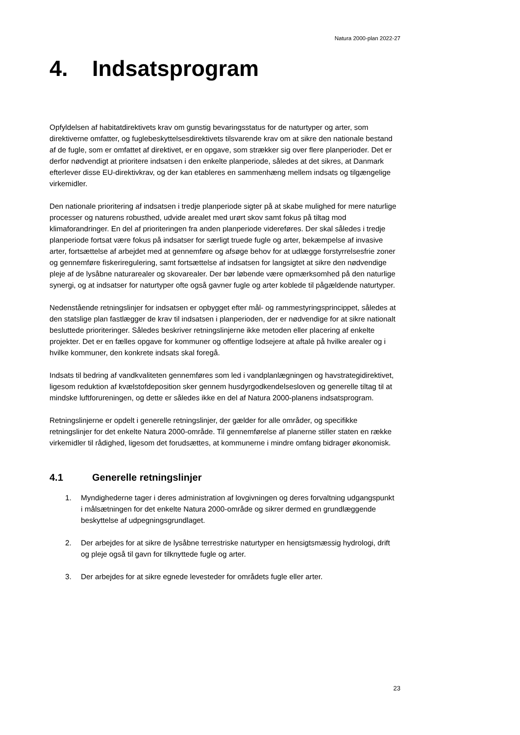Natura 2000-plan 2022-27
4. Indsatsprogram
Opfyldelsen af habitatdirektivets krav om gunstig bevaringsstatus for de naturtyper og arter, som direktiverne omfatter, og fuglebeskyttelsesdirektivets tilsvarende krav om at sikre den nationale bestand af de fugle, som er omfattet af direktivet, er en opgave, som strækker sig over flere planperioder. Det er derfor nødvendigt at prioritere indsatsen i den enkelte planperiode, således at det sikres, at Danmark efterlever disse EU-direktivkrav, og der kan etableres en sammenhæng mellem indsats og tilgængelige virkemidler.
Den nationale prioritering af indsatsen i tredje planperiode sigter på at skabe mulighed for mere naturlige processer og naturens robusthed, udvide arealet med urørt skov samt fokus på tiltag mod klimaforandringer. En del af prioriteringen fra anden planperiode videreføres. Der skal således i tredje planperiode fortsat være fokus på indsatser for særligt truede fugle og arter, bekæmpelse af invasive arter, fortsættelse af arbejdet med at gennemføre og afsøge behov for at udlægge forstyrrelsesfrie zoner og gennemføre fiskeriregulering, samt fortsættelse af indsatsen for langsigtet at sikre den nødvendige pleje af de lysåbne naturarealer og skovarealer. Der bør løbende være opmærksomhed på den naturlige synergi, og at indsatser for naturtyper ofte også gavner fugle og arter koblede til pågældende naturtyper.
Nedenstående retningslinjer for indsatsen er opbygget efter mål- og rammestyringsprincippet, således at den statslige plan fastlægger de krav til indsatsen i planperioden, der er nødvendige for at sikre nationalt besluttede prioriteringer. Således beskriver retningslinjerne ikke metoden eller placering af enkelte projekter. Det er en fælles opgave for kommuner og offentlige lodsejere at aftale på hvilke arealer og i hvilke kommuner, den konkrete indsats skal foregå.
Indsats til bedring af vandkvaliteten gennemføres som led i vandplanlægningen og havstrategidirektivet, ligesom reduktion af kvælstofdeposition sker gennem husdyrgodkendelsesloven og generelle tiltag til at mindske luftforureningen, og dette er således ikke en del af Natura 2000-planens indsatsprogram.
Retningslinjerne er opdelt i generelle retningslinjer, der gælder for alle områder, og specifikke retningslinjer for det enkelte Natura 2000-område. Til gennemførelse af planerne stiller staten en række virkemidler til rådighed, ligesom det forudsættes, at kommunerne i mindre omfang bidrager økonomisk.
4.1 Generelle retningslinjer
1. Myndighederne tager i deres administration af lovgivningen og deres forvaltning udgangspunkt i målsætningen for det enkelte Natura 2000-område og sikrer dermed en grundlæggende beskyttelse af udpegningsgrundlaget.
2. Der arbejdes for at sikre de lysåbne terrestriske naturtyper en hensigtsmæssig hydrologi, drift og pleje også til gavn for tilknyttede fugle og arter.
3. Der arbejdes for at sikre egnede levesteder for områdets fugle eller arter.
23